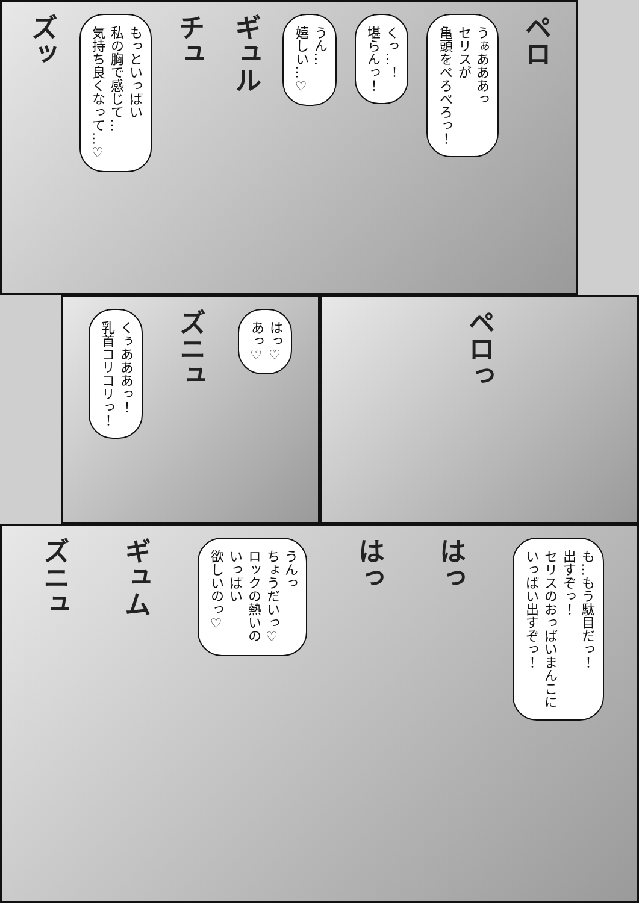ペロ
うぁあああっ
セリスが
亀頭をぺろぺろっ！
くっ…！
堪らんっ！
うん…
嬉しい…♡
ギュル
チュ
もっといっぱい
私の胸で感じて…
気持ち良くなって…♡
ズッ
ペロっ
はっ♡
あっ♡
ズニュ
くぅあああっ！
乳首コリコリっ！
も…もう駄目だっ！
出すぞっ！
セリスのおっぱいまんこに
いっぱい出すぞっ！
はっ
はっ
うんっ
ちょうだいっ♡
ロックの熱いの
いっぱい
欲しいのっ♡
ギュム
ズニュ